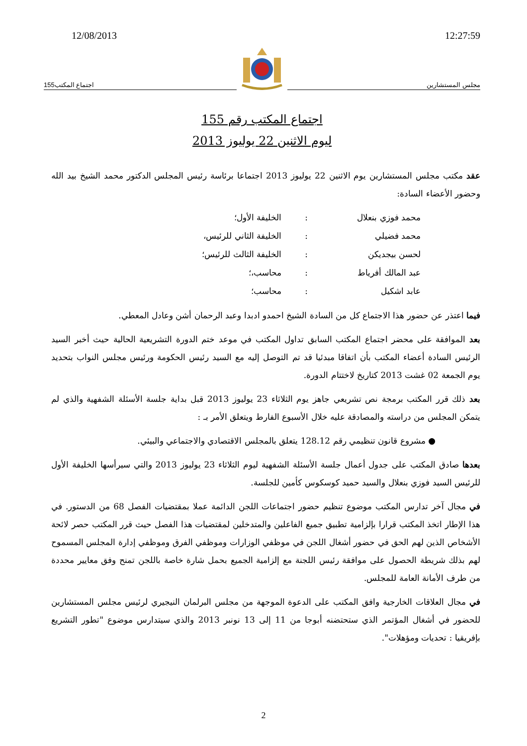12/08/2013 12:27:59
اجتماع المكتب155
مجلس المستشارين
اجتماع المكتب رقم 155
ليوم الاثنين 22 يوليوز 2013
عقد مكتب مجلس المستشارين يوم الاثنين 22 يوليوز 2013 اجتماعا برئاسة رئيس المجلس الدكتور محمد الشيخ بيد الله وحضور الأعضاء السادة:
| محمد فوزي بنعلال | : | الخليفة الأول؛ |
| محمد فضيلي | : | الخليفة الثاني للرئيس، |
| لحسن بيجديكن | : | الخليفة الثالث للرئيس؛ |
| عبد المالك أفرياط | : | محاسب،؛ |
| عابد اشكيل | : | محاسب؛ |
فيما اعتذر عن حضور هذا الاجتماع كل من السادة الشيخ احمدو ادبدا وعبد الرحمان أشن وعادل المعطي.
بعد الموافقة على محضر اجتماع المكتب السابق تداول المكتب في موعد ختم الدورة التشريعية الحالية حيث أخبر السيد الرئيس السادة أعضاء المكتب بأن اتفاقا مبدئيا قد تم التوصل إليه مع السيد رئيس الحكومة ورئيس مجلس النواب بتحديد يوم الجمعة 02 غشت 2013 كتاريخ لاختتام الدورة.
بعد ذلك قرر المكتب برمجة نص تشريعي جاهز يوم الثلاثاء 23 يوليوز 2013 قبل بداية جلسة الأسئلة الشفهية والذي لم يتمكن المجلس من دراسته والمصادقة عليه خلال الأسبوع الفارط ويتعلق الأمر بـ :
● مشروع قانون تنظيمي رقم 128.12 يتعلق بالمجلس الاقتصادي والاجتماعي والبيئي.
بعدها صادق المكتب على جدول أعمال جلسة الأسئلة الشفهية ليوم الثلاثاء 23 يوليوز 2013 والتي سيرأسها الخليفة الأول للرئيس السيد فوزي بنعلال والسيد حميد كوسكوس كأمين للجلسة.
في مجال آخر تدارس المكتب موضوع تنظيم حضور اجتماعات اللجن الدائمة عملا بمقتضيات الفصل 68 من الدستور. في هذا الإطار اتخذ المكتب قرارا بإلزامية تطبيق جميع الفاعلين والمتدخلين لمقتضيات هذا الفصل حيث قرر المكتب حصر لائحة الأشخاص الذين لهم الحق في حضور أشغال اللجن في موظفي الوزارات وموظفي الفرق وموظفي إدارة المجلس المسموح لهم بذلك شريطة الحصول على موافقة رئيس اللجنة مع إلزامية الجميع بحمل شارة خاصة باللجن تمنح وفق معايير محددة من طرف الأمانة العامة للمجلس.
في مجال العلاقات الخارجية وافق المكتب على الدعوة الموجهة من مجلس البرلمان النيجيري لرئيس مجلس المستشارين للحضور في أشغال المؤتمر الذي ستحتضنه أبوجا من 11 إلى 13 نونبر 2013 والذي سيتدارس موضوع "تطور التشريع بإفريقيا : تحديات ومؤهلات".
2